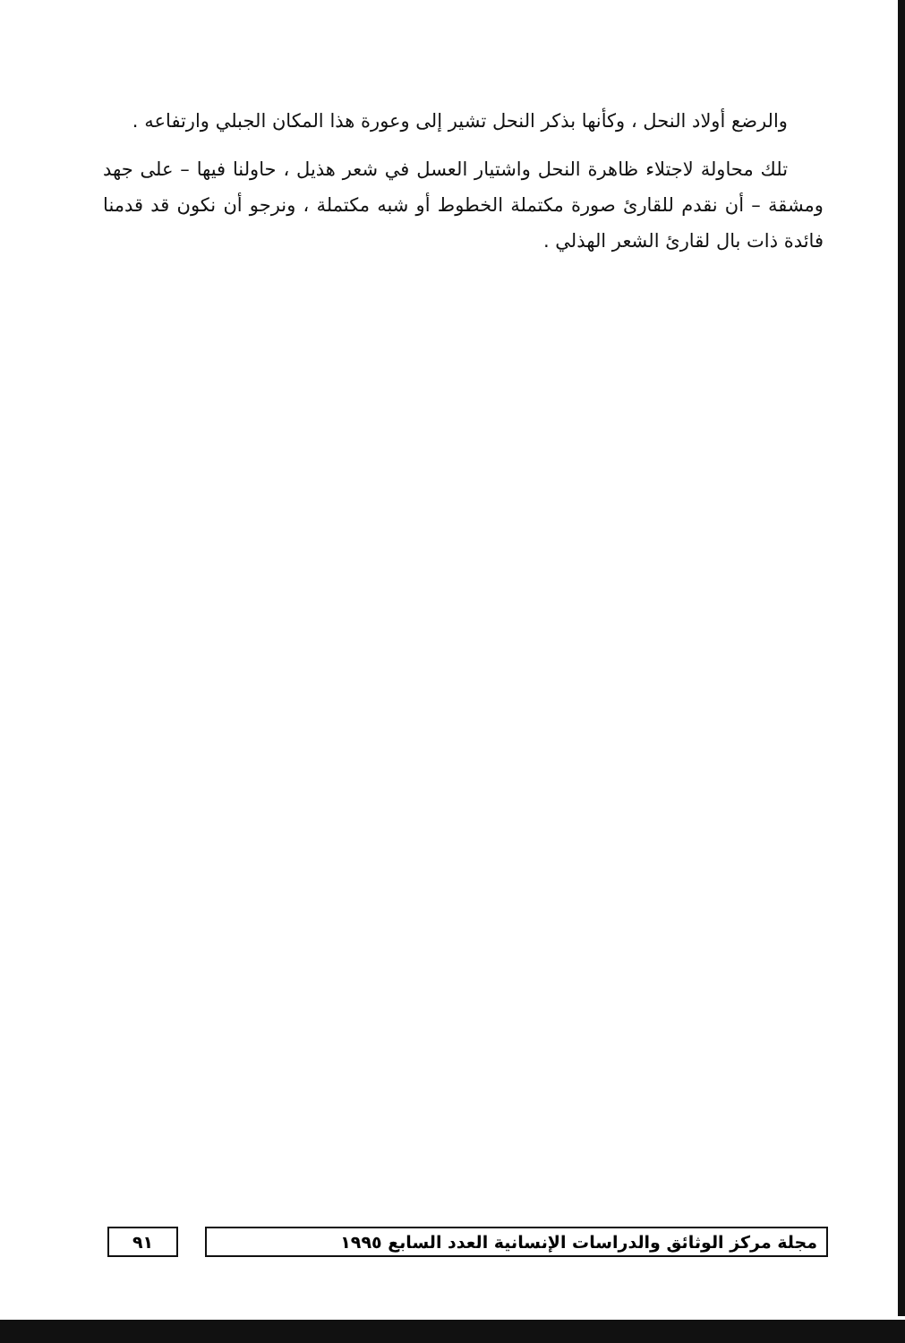والرضع أولاد النحل ، وكأنها بذكر النحل تشير إلى وعورة هذا المكان الجبلي وارتفاعه .
تلك محاولة لاجتلاء ظاهرة النحل واشتيار العسل في شعر هذيل ، حاولنا فيها – على جهد ومشقة – أن نقدم للقارئ صورة مكتملة الخطوط أو شبه مكتملة ، ونرجو أن نكون قد قدمنا فائدة ذات بال لقارئ الشعر الهذلي .
مجلة مركز الوثائق والدراسات الإنسانية العدد السابع ١٩٩٥
٩١